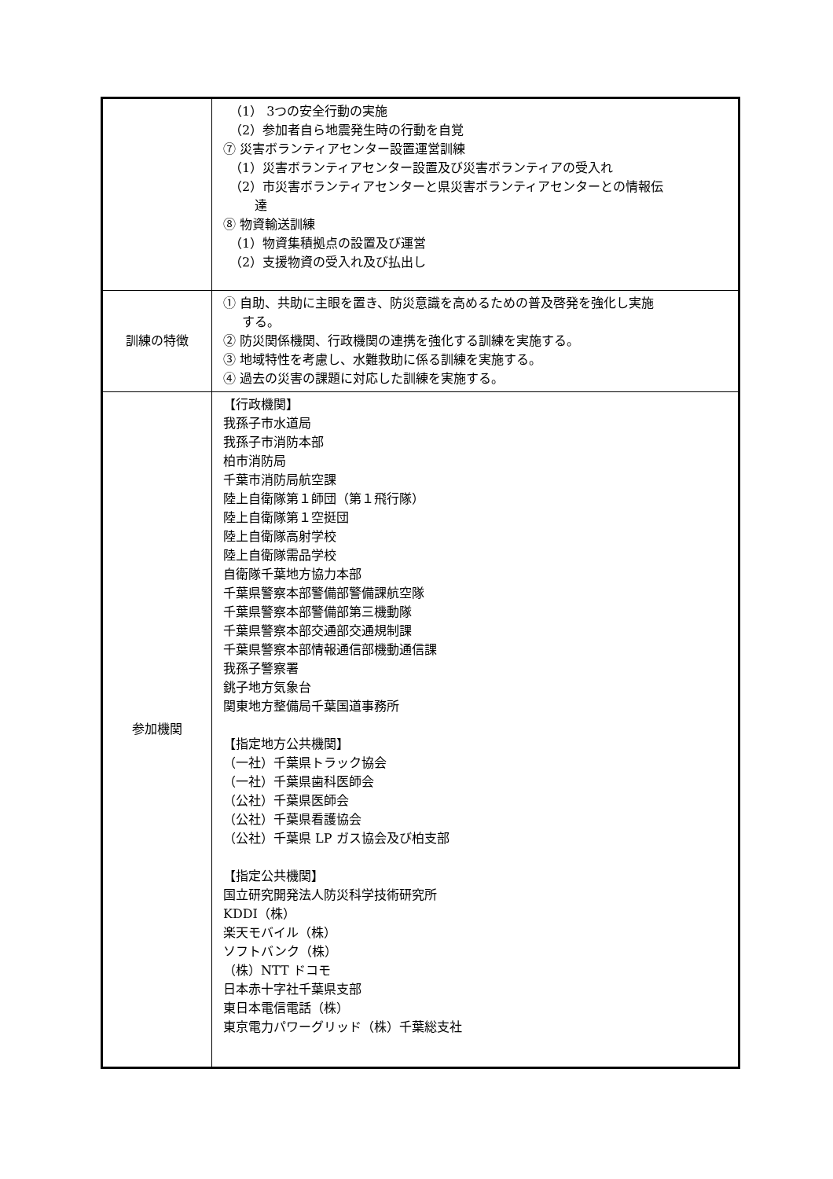| | （1） 3つの安全行動の実施 （2）参加者自ら地震発生時の行動を自覚 ⑦ 災害ボランティアセンター設置運営訓練 （1）災害ボランティアセンター設置及び災害ボランティアの受入れ （2）市災害ボランティアセンターと県災害ボランティアセンターとの情報伝 達 ⑧ 物資輸送訓練 （1）物資集積拠点の設置及び運営 （2）支援物資の受入れ及び払出し |
| 訓練の特徴 | ① 自助、共助に主眼を置き、防災意識を高めるための普及啓発を強化し実施 する。 ② 防災関係機関、行政機関の連携を強化する訓練を実施する。 ③ 地域特性を考慮し、水難救助に係る訓練を実施する。 ④ 過去の災害の課題に対応した訓練を実施する。 |
| 参加機関 | 【行政機関】 我孫子市水道局 我孫子市消防本部 柏市消防局 千葉市消防局航空課 陸上自衛隊第１師団（第１飛行隊） 陸上自衛隊第１空挺団 陸上自衛隊高射学校 陸上自衛隊需品学校 自衛隊千葉地方協力本部 千葉県警察本部警備部警備課航空隊 千葉県警察本部警備部第三機動隊 千葉県警察本部交通部交通規制課 千葉県警察本部情報通信部機動通信課 我孫子警察署 銚子地方気象台 関東地方整備局千葉国道事務所 【指定地方公共機関】 （一社）千葉県トラック協会 （一社）千葉県歯科医師会 （公社）千葉県医師会 （公社）千葉県看護協会 （公社）千葉県 LP ガス協会及び柏支部 【指定公共機関】 国立研究開発法人防災科学技術研究所 KDDI（株） 楽天モバイル（株） ソフトバンク（株） （株）NTT ドコモ 日本赤十字社千葉県支部 東日本電信電話（株） 東京電力パワーグリッド（株）千葉総支社 |